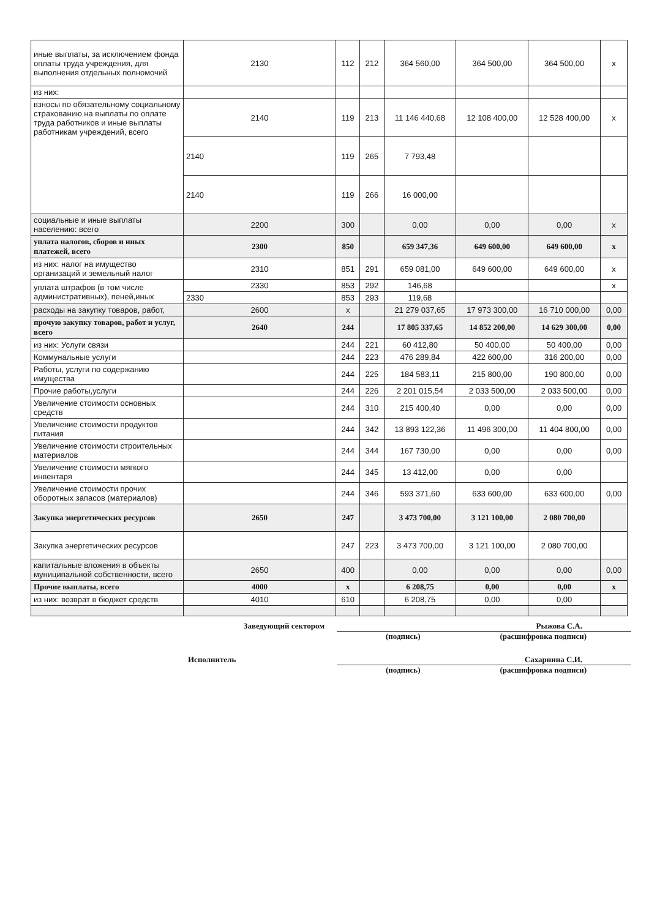| иные выплаты, за исключением фонда оплаты труда учреждения, для выполнения отдельных полномочий | 2130 | 112 | 212 | 364 560,00 | 364 500,00 | 364 500,00 | x |
| из них: | | | | | | | |
| взносы по обязательному социальному страхованию на выплаты по оплате труда работников и иные выплаты работникам учреждений, всего | 2140 | 119 | 213 | 11 146 440,68 | 12 108 400,00 | 12 528 400,00 | x |
| | 2140 | 119 | 265 | 7 793,48 | | | |
| | 2140 | 119 | 266 | 16 000,00 | | | |
| социальные и иные выплаты населению: всего | 2200 | 300 | | 0,00 | 0,00 | 0,00 | x |
| уплата налогов, сборов и иных платежей, всего | 2300 | 850 | | 659 347,36 | 649 600,00 | 649 600,00 | x |
| из них: налог на имущество организаций и земельный налог | 2310 | 851 | 291 | 659 081,00 | 649 600,00 | 649 600,00 | x |
| уплата штрафов (в том числе административных), пеней,иных | 2330 | 853 | 292 | 146,68 | | | x |
| | 2330 | 853 | 293 | 119,68 | | | |
| расходы на закупку товаров, работ, | 2600 | x | | 21 279 037,65 | 17 973 300,00 | 16 710 000,00 | 0,00 |
| прочую закупку товаров, работ и услуг, всего | 2640 | 244 | | 17 805 337,65 | 14 852 200,00 | 14 629 300,00 | 0,00 |
| из них: Услуги связи | | 244 | 221 | 60 412,80 | 50 400,00 | 50 400,00 | 0,00 |
| Коммунальные услуги | | 244 | 223 | 476 289,84 | 422 600,00 | 316 200,00 | 0,00 |
| Работы, услуги по содержанию имущества | | 244 | 225 | 184 583,11 | 215 800,00 | 190 800,00 | 0,00 |
| Прочие работы,услуги | | 244 | 226 | 2 201 015,54 | 2 033 500,00 | 2 033 500,00 | 0,00 |
| Увеличение стоимости основных средств | | 244 | 310 | 215 400,40 | 0,00 | 0,00 | 0,00 |
| Увеличение стоимости продуктов питания | | 244 | 342 | 13 893 122,36 | 11 496 300,00 | 11 404 800,00 | 0,00 |
| Увеличение стоимости строительных материалов | | 244 | 344 | 167 730,00 | 0,00 | 0,00 | 0,00 |
| Увеличение стоимости мягкого инвентаря | | 244 | 345 | 13 412,00 | 0,00 | 0,00 | |
| Увеличение стоимости прочих оборотных запасов (материалов) | | 244 | 346 | 593 371,60 | 633 600,00 | 633 600,00 | 0,00 |
| Закупка энергетических ресурсов | 2650 | 247 | | 3 473 700,00 | 3 121 100,00 | 2 080 700,00 | |
| Закупка энергетических ресурсов | | 247 | 223 | 3 473 700,00 | 3 121 100,00 | 2 080 700,00 | |
| капитальные вложения в объекты муниципальной собственности, всего | 2650 | 400 | | 0,00 | 0,00 | 0,00 | 0,00 |
| Прочие выплаты, всего | 4000 | x | | 6 208,75 | 0,00 | 0,00 | x |
| из них: возврат в бюджет средств | 4010 | 610 | | 6 208,75 | 0,00 | 0,00 | |
Заведующий сектором Рыжова С.А.
(подпись) (расшифровка подписи)
Исполнитель Сахарнина С.И.
(подпись) (расшифровка подписи)